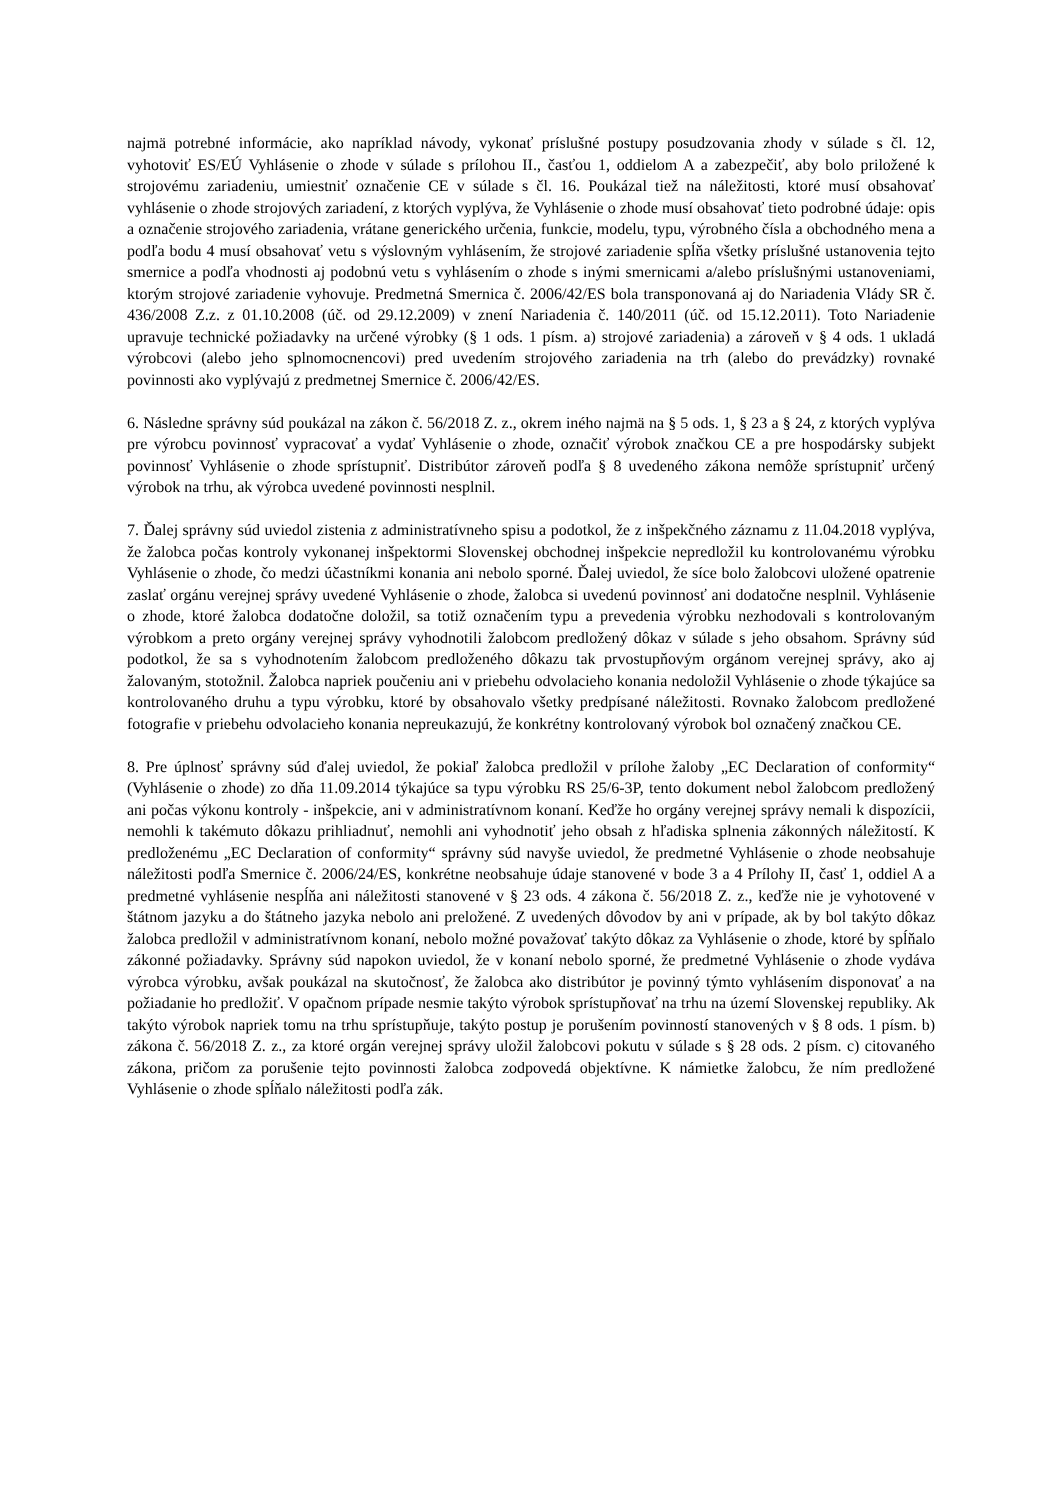najmä potrebné informácie, ako napríklad návody, vykonať príslušné postupy posudzovania zhody v súlade s čl. 12, vyhotoviť ES/EÚ Vyhlásenie o zhode v súlade s prílohou II., časťou 1, oddielom A a zabezpečiť, aby bolo priložené k strojovému zariadeniu, umiestniť označenie CE v súlade s čl. 16. Poukázal tiež na náležitosti, ktoré musí obsahovať vyhlásenie o zhode strojových zariadení, z ktorých vyplýva, že Vyhlásenie o zhode musí obsahovať tieto podrobné údaje: opis a označenie strojového zariadenia, vrátane generického určenia, funkcie, modelu, typu, výrobného čísla a obchodného mena a podľa bodu 4 musí obsahovať vetu s výslovným vyhlásením, že strojové zariadenie spĺňa všetky príslušné ustanovenia tejto smernice a podľa vhodnosti aj podobnú vetu s vyhlásením o zhode s inými smernicami a/alebo príslušnými ustanoveniami, ktorým strojové zariadenie vyhovuje. Predmetná Smernica č. 2006/42/ES bola transponovaná aj do Nariadenia Vlády SR č. 436/2008 Z.z. z 01.10.2008 (úč. od 29.12.2009) v znení Nariadenia č. 140/2011 (úč. od 15.12.2011). Toto Nariadenie upravuje technické požiadavky na určené výrobky (§ 1 ods. 1 písm. a) strojové zariadenia) a zároveň v § 4 ods. 1 ukladá výrobcovi (alebo jeho splnomocnencovi) pred uvedením strojového zariadenia na trh (alebo do prevádzky) rovnaké povinnosti ako vyplývajú z predmetnej Smernice č. 2006/42/ES.
6. Následne správny súd poukázal na zákon č. 56/2018 Z. z., okrem iného najmä na § 5 ods. 1, § 23 a § 24, z ktorých vyplýva pre výrobcu povinnosť vypracovať a vydať Vyhlásenie o zhode, označiť výrobok značkou CE a pre hospodársky subjekt povinnosť Vyhlásenie o zhode sprístupniť. Distribútor zároveň podľa § 8 uvedeného zákona nemôže sprístupniť určený výrobok na trhu, ak výrobca uvedené povinnosti nesplnil.
7. Ďalej správny súd uviedol zistenia z administratívneho spisu a podotkol, že z inšpekčného záznamu z 11.04.2018 vyplýva, že žalobca počas kontroly vykonanej inšpektormi Slovenskej obchodnej inšpekcie nepredložil ku kontrolovanému výrobku Vyhlásenie o zhode, čo medzi účastníkmi konania ani nebolo sporné. Ďalej uviedol, že síce bolo žalobcovi uložené opatrenie zaslať orgánu verejnej správy uvedené Vyhlásenie o zhode, žalobca si uvedenú povinnosť ani dodatočne nesplnil. Vyhlásenie o zhode, ktoré žalobca dodatočne doložil, sa totiž označením typu a prevedenia výrobku nezhodovali s kontrolovaným výrobkom a preto orgány verejnej správy vyhodnotili žalobcom predložený dôkaz v súlade s jeho obsahom. Správny súd podotkol, že sa s vyhodnotením žalobcom predloženého dôkazu tak prvostupňovým orgánom verejnej správy, ako aj žalovaným, stotožnil. Žalobca napriek poučeniu ani v priebehu odvolacieho konania nedoložil Vyhlásenie o zhode týkajúce sa kontrolovaného druhu a typu výrobku, ktoré by obsahovalo všetky predpísané náležitosti. Rovnako žalobcom predložené fotografie v priebehu odvolacieho konania nepreukazujú, že konkrétny kontrolovaný výrobok bol označený značkou CE.
8. Pre úplnosť správny súd ďalej uviedol, že pokiaľ žalobca predložil v prílohe žaloby „EC Declaration of conformity“ (Vyhlásenie o zhode) zo dňa 11.09.2014 týkajúce sa typu výrobku RS 25/6-3P, tento dokument nebol žalobcom predložený ani počas výkonu kontroly - inšpekcie, ani v administratívnom konaní. Keďže ho orgány verejnej správy nemali k dispozícii, nemohli k takémuto dôkazu prihliadnuť, nemohli ani vyhodnotiť jeho obsah z hľadiska splnenia zákonných náležitostí. K predloženému „EC Declaration of conformity“ správny súd navyše uviedol, že predmetné Vyhlásenie o zhode neobsahuje náležitosti podľa Smernice č. 2006/24/ES, konkrétne neobsahuje údaje stanovené v bode 3 a 4 Prílohy II, časť 1, oddiel A a predmetné vyhlásenie nespĺňa ani náležitosti stanovené v § 23 ods. 4 zákona č. 56/2018 Z. z., keďže nie je vyhotovené v štátnom jazyku a do štátneho jazyka nebolo ani preložené. Z uvedených dôvodov by ani v prípade, ak by bol takýto dôkaz žalobca predložil v administratívnom konaní, nebolo možné považovať takýto dôkaz za Vyhlásenie o zhode, ktoré by spĺňalo zákonné požiadavky. Správny súd napokon uviedol, že v konaní nebolo sporné, že predmetné Vyhlásenie o zhode vydáva výrobca výrobku, avšak poukázal na skutočnosť, že žalobca ako distribútor je povinný týmto vyhlásením disponovať a na požiadanie ho predložiť. V opačnom prípade nesmie takýto výrobok sprístupňovať na trhu na území Slovenskej republiky. Ak takýto výrobok napriek tomu na trhu sprístupňuje, takýto postup je porušením povinností stanovených v § 8 ods. 1 písm. b) zákona č. 56/2018 Z. z., za ktoré orgán verejnej správy uložil žalobcovi pokutu v súlade s § 28 ods. 2 písm. c) citovaného zákona, pričom za porušenie tejto povinnosti žalobca zodpovedá objektívne. K námietke žalobcu, že ním predložené Vyhlásenie o zhode spĺňalo náležitosti podľa zák.